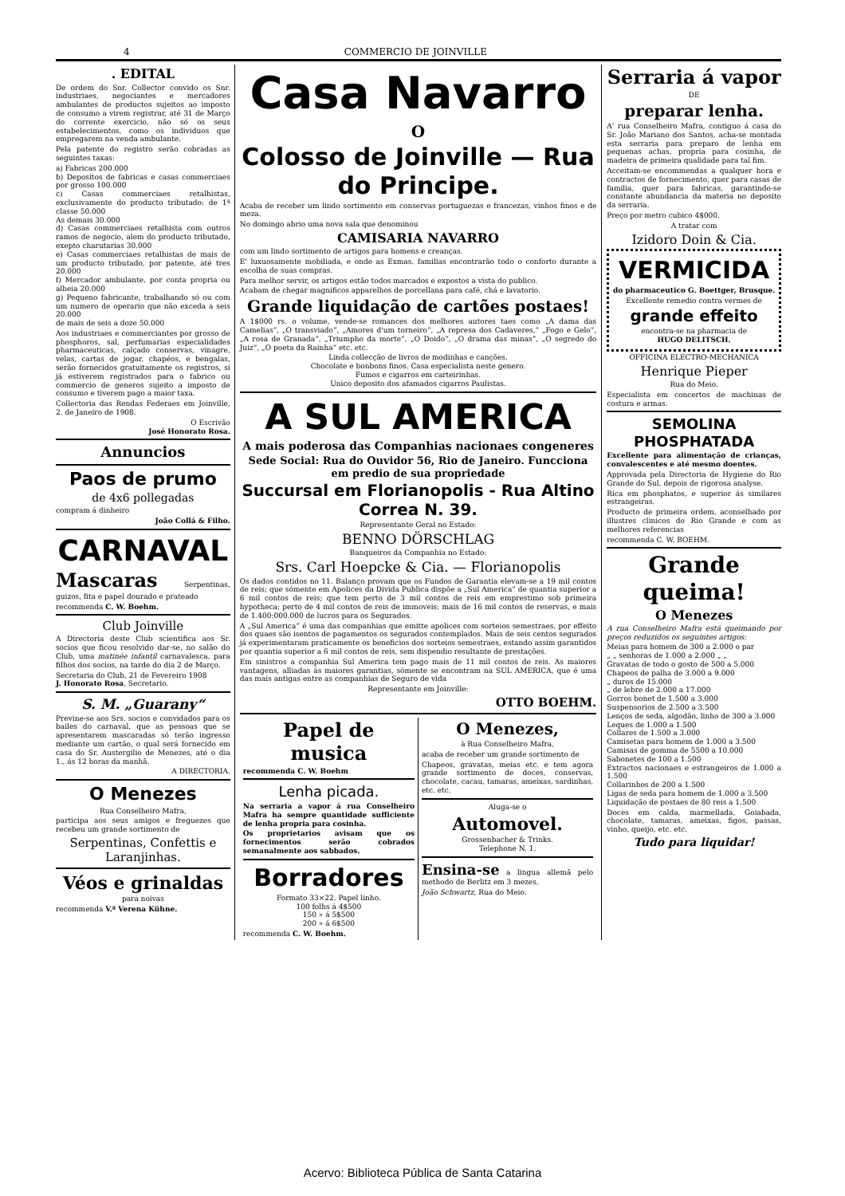4 COMMERCIO DE JOINVILLE
. EDITAL
De ordem do Snr. Collector convido os Snr. industriaes, negociantes e mercadores ambulantes de productos sujeitos ao imposto de consumo a virem registrar, até 31 de Março do corrente exercicio, não só os seus estabelecimentos, como os individuos que empregarem na venda ambulante.
Pela patente do registro serão cobradas as seguintes taxas:
a) Fabricas 200.000
b) Depositos de fabricas e casas commerciaes por grosso 100.000
c) Casas commerciaes retalhistas, exclusivamente do producto tributado: de 1ª classe 50.000
As demais 30.000
d) Casas commerciaes retalhista com outros ramos de negocio, alem do producto tributado, exepto charutarias 30.000
e) Casas commerciaes retalhistas de mais de um producto tributado, por patente, até tres 20.000
f) Mercador ambulante, por conta propria ou alheia 20.000
g) Pequeno fabricante, trabalhando só ou com um numero de operario que não exceda a seis 20.000
de mais de seis a doze 50.000
Aos industriaes e commerciantes por grosso de phosphoros, sal, perfumarias especialidades pharmaceuticas, calçado conservas, vinagre, velas, cartas de jogar, chapéos, e bengalas, serão fornecidos gratuitamente os registros, si já estiverem registrados para o fabrico ou commercio de generos sujeito a imposto de consumo e tiverem pago a maior taxa.
Collectoria das Rendas Federaes em Joinville, 2. de Janeiro de 1908.
O Escrivão
José Honorato Rosa.
Annuncios
Paos de prumo
de 4x6 pollegadas
compram á dinheiro
João Collá & Filho.
CARNAVAL
Mascaras Serpentinas, guizos, fita e papel dourado e prateado
recommenda C. W. Boehm.
Club Joinville
A Directoria deste Club scientifica aos Sr. socios que ficou resolvido dar-se, no salão do Club, uma matinée infantil carnavalesca, para filhos dos socios, na tarde do dia 2 de Março.
Secretaria do Club, 21 de Fevereiro 1908
J. Honorato Rosa, Secretario.
S. M. „Guarany“
Previne-se aos Srs. socios e convidados para os bailes do carnaval, que as pessoas que se apresentarem mascaradas só terão ingresso mediante um cartão, o qual será fornecido em casa do Sr. Austergilio de Menezes, até o dia 1., ás 12 horas da manhã.
A DIRECTORIA.
O Menezes
Rua Conselheiro Mafra,
participa aos seus amigos e freguezes que recebeu um grande sortimento de
Serpentinas, Confettis e Laranjinhas.
Véos e grinaldas
para noivas
recommenda V.ª Verena Kühne.
Casa Navarro
O
Colosso de Joinville — Rua do Principe.
Acaba de receber um lindo sortimento em conservas portuguezas e francezas, vinhos finos e de meza.
No domingo abrio uma nova sala que denominou
CAMISARIA NAVARRO
com um lindo sortimento de artigos para homens e creanças.
E' luxuosamente mobiliada, e onde as Exmas. familias encontrarão todo o conforto durante a escolha de suas compras.
Para melhor servir, os artigos estão todos marcados e expostos a vista do publico.
Acabam de chegar magnificos apparelhos de porcellana para café, chá e lavatorio.
Grande liquidação de cartões postaes!
A 1$000 rs. o volume, vende-se romances dos melhores autores taes como „A dama das Camelias“, „O transviado“, „Amores d'um torneiro“, „A represa dos Cadaveres,“ „Fogo e Gelo“, „A rosa de Granada“, „Triumpho da morte“, „O Doido“, „O drama das minas“, „O segredo do Juiz“, „O poeta da Rainha“ etc. etc.
Linda collecção de livros de modinhas e canções.
Chocolate e bonbons finos. Casa especialista neste genero.
Fumos e cigarros em carteirinhas.
Unico deposito dos afamados cigarros Paulistas.
A SUL AMERICA
A mais poderosa das Companhias nacionaes congeneres
Sede Social: Rua do Ouvidor 56, Rio de Janeiro. Funcciona em predio de sua propriedade
Succursal em Florianopolis - Rua Altino Correa N. 39.
Representante Geral no Estado:
BENNO DÖRSCHLAG
Banqueiros da Companhia no Estado:
Srs. Carl Hoepcke & Cia. — Florianopolis
Os dados contidos no 11. Balanço provam que os Fundos de Garantia elevam-se a 19 mil contos de reis; que sómente em Apolices da Divida Publica dispõe a „Sul America“ de quantia superior a 6 mil contos de reis; que tem perto de 3 mil contos de reis em emprestimo sob primeira hypotheca; perto de 4 mil contos de reis de immoveis; mais de 16 mil contos de reservas, e mais de 1.400:000.000 de lucros para os Segurados.
A „Sul America“ é uma das companhias que emitte apolices com sorteios semestraes, por effeito dos quaes são isentos de pagamentos os segurados contemplados. Mais de seis centos segurados já experimentaram praticamente os beneficios dos sorteios semestraes, estando assim garantidos por quantia superior a 6 mil contos de reis, sem dispendio resultante de prestações.
Em sinistros a companhia Sul America tem pago mais de 11 mil contos de reis. As maiores vantagens, alliadas ás maiores garantias, sómente se encontram na SUL AMERICA, que é uma das mais antigas entre as companhias de Seguro de vida
Representante em Joinville:
OTTO BOEHM.
Papel de musica
recommenda C. W. Boehm
Lenha picada.
Na serraria a vapor á rua Conselheiro Mafra ha sempre quantidade sufficiente de lenha propria para cosinha.
Os proprietarios avisam que os fornecimentos serão cobrados semanalmente aos sabbados.
Borradores
Formato 33×22. Papel linho.
100 folhs á 4$500
150 » á 5$500
200 » á 6$500
recommenda C. W. Boehm.
O Menezes,
à Rua Conselheiro Mafra,
acaba de receber um grande sortimento de
Chapeos, gravatas, meias etc. e tem agora grande sortimento de doces, conservas, chocolate, cacau, tamaras, ameixas, sardinhas, etc. etc.
Aluga-se o
Automovel.
Grossenbacher & Trinks.
Telephone N. 1.
Ensina-se a lingua allemã pelo methodo de Berlitz em 3 mezes.
João Schwartz, Rua do Meio.
Serraria á vapor
DE
preparar lenha.
A' rua Conselheiro Mafra, contiguo á casa do Sr. João Mariano dos Santos, acha-se montada esta serraria para preparo de lenha em pequenas achas, propria para cosinha, de madeira de primeira qualidade para tal fim.
Acceitam-se encommendas a qualquer hora e contractos de fornecimento, quer para casas de familia, quer para fabricas, garantindo-se constante abundancia da materia no deposito da serraria.
Preço por metro cubico 4$000.
A tratar com
Izidoro Doin & Cia.
VERMICIDA
do pharmaceutico G. Boettger, Brusque.
Excellente remedio contra vermes de
grande effeito
encontra-se na pharmacia de
HUGO DELITSCH.
OFFICINA ELECTRO-MECHANICA
Henrique Pieper
Rua do Meio.
Especialista em concertos de machinas de costura e armas.
SEMOLINA PHOSPHATADA
Excellente para alimentação de crianças, convalescentes e até mesmo doentes.
Approvada pela Directoria de Hygiene do Rio Grande do Sul, depois de rigorosa analyse.
Rica em phosphatos, e superior ás similares estrangeiras.
Producto de primeira ordem, aconselhado por illustres clinicos do Rio Grande e com as melhores referencias
recommenda C. W. BOEHM.
Grande queima!
O Menezes
A rua Conselheiro Mafra está queimando por preços reduzidos os seguintes artigos:
Meias para homem de 300 a 2.000 o par
„ „ senhoras de 1.000 a 2.000 „ „
Gravatas de todo o gosto de 500 a 5.000
Chapeos de palha de 3.000 a 9.000
„ duros de 15.000
„ de lebre de 2.000 a 17.000
Gorros bonet de 1.500 a 3.000
Suspensorios de 2.500 a 3.500
Lenços de seda, algodão, linho de 300 a 3.000
Leques de 1.000 a 1.500
Collares de 1.500 a 3.000
Camisetas para homem de 1.000 a 3.500
Camisas de gomma de 5500 a 10.000
Sabonetes de 100 a 1.500
Extractos nacionaes e estrangeiros de 1.000 a 1.500
Collarinhos de 200 a 1.500
Ligas de seda para homem de 1.000 a 3.500
Liquidação de postaes de 80 reis a 1.500
Doces em calda, marmellada, Goiabada, chocolate, tamaras, ameixas, figos, passas, vinho, queijo, etc. etc.
Tudo para liquidar!
Acervo: Biblioteca Pública de Santa Catarina